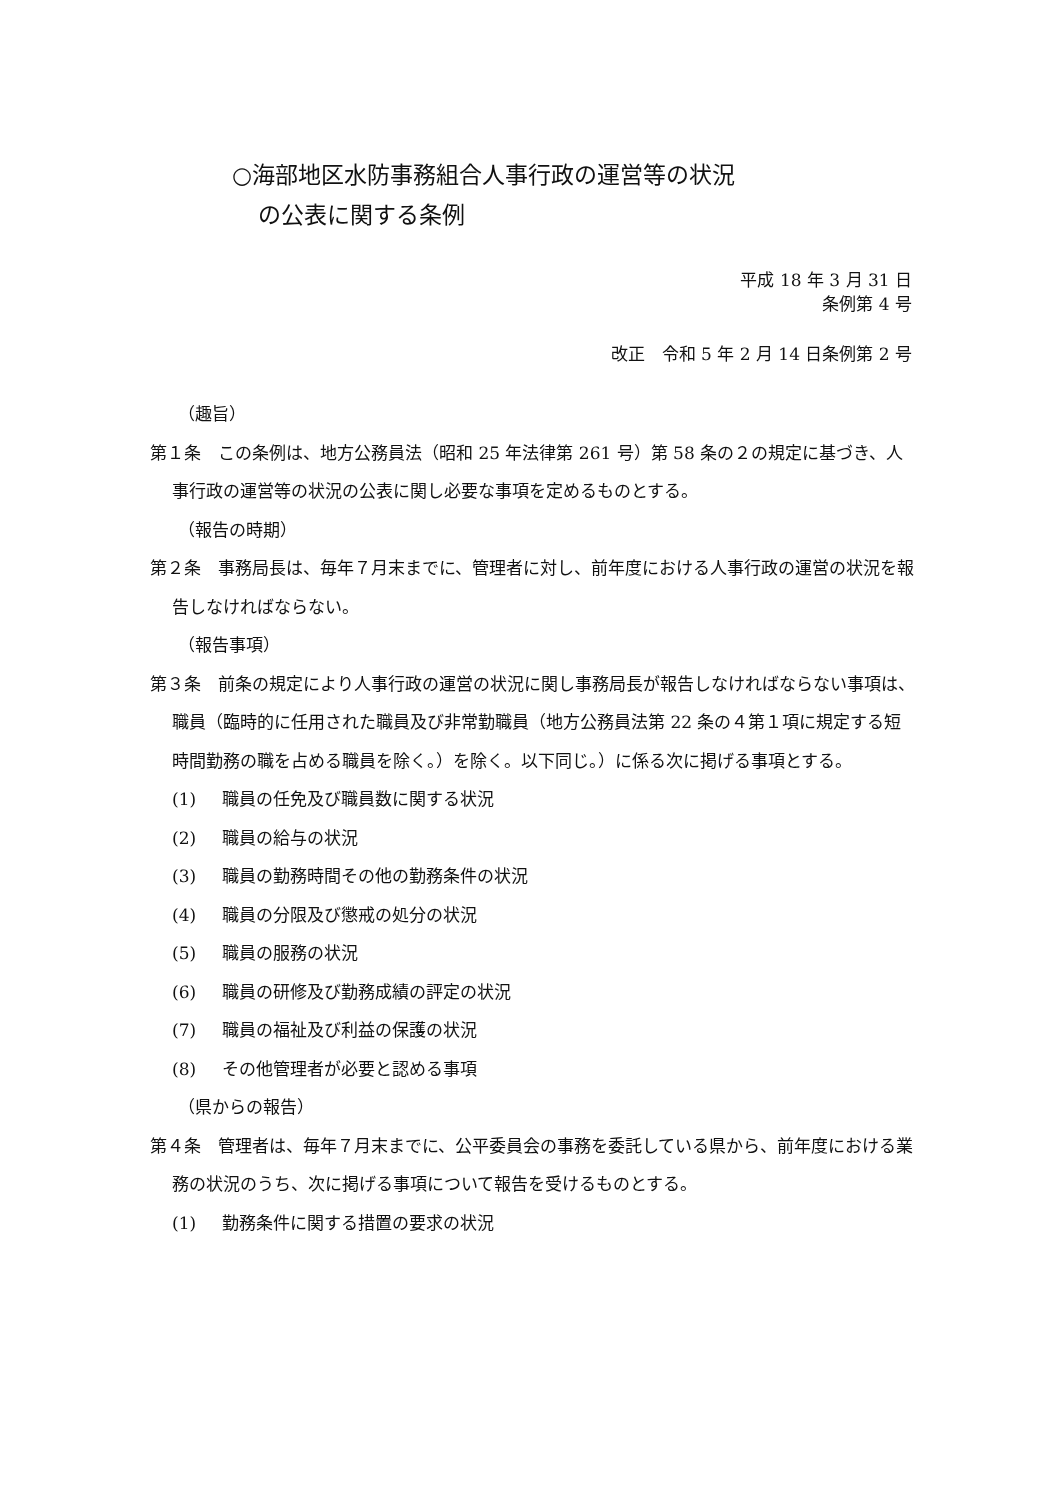○海部地区水防事務組合人事行政の運営等の状況
の公表に関する条例
平成 18 年 3 月 31 日
条例第 4 号
改正　令和 5 年 2 月 14 日条例第 2 号
（趣旨）
第１条　この条例は、地方公務員法（昭和 25 年法律第 261 号）第 58 条の２の規定に基づき、人事行政の運営等の状況の公表に関し必要な事項を定めるものとする。
（報告の時期）
第２条　事務局長は、毎年７月末までに、管理者に対し、前年度における人事行政の運営の状況を報告しなければならない。
（報告事項）
第３条　前条の規定により人事行政の運営の状況に関し事務局長が報告しなければならない事項は、職員（臨時的に任用された職員及び非常勤職員（地方公務員法第 22 条の４第１項に規定する短時間勤務の職を占める職員を除く。）を除く。以下同じ。）に係る次に掲げる事項とする。
(1) 職員の任免及び職員数に関する状況
(2) 職員の給与の状況
(3) 職員の勤務時間その他の勤務条件の状況
(4) 職員の分限及び懲戒の処分の状況
(5) 職員の服務の状況
(6) 職員の研修及び勤務成績の評定の状況
(7) 職員の福祉及び利益の保護の状況
(8) その他管理者が必要と認める事項
（県からの報告）
第４条　管理者は、毎年７月末までに、公平委員会の事務を委託している県から、前年度における業務の状況のうち、次に掲げる事項について報告を受けるものとする。
(1) 勤務条件に関する措置の要求の状況